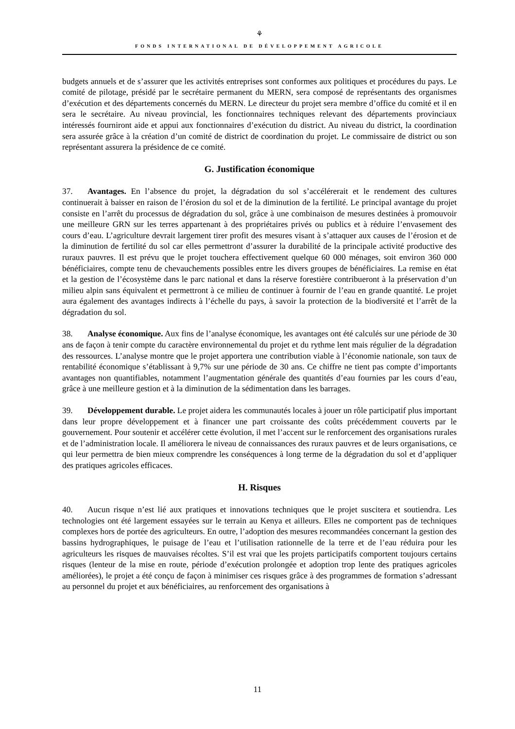⚘
FONDS INTERNATIONAL DE DÉVELOPPEMENT AGRICOLE
budgets annuels et de s’assurer que les activités entreprises sont conformes aux politiques et procédures du pays. Le comité de pilotage, présidé par le secrétaire permanent du MERN, sera composé de représentants des organismes d’exécution et des départements concernés du MERN. Le directeur du projet sera membre d’office du comité et il en sera le secrétaire. Au niveau provincial, les fonctionnaires techniques relevant des départements provinciaux intéressés fourniront aide et appui aux fonctionnaires d’exécution du district. Au niveau du district, la coordination sera assurée grâce à la création d’un comité de district de coordination du projet. Le commissaire de district ou son représentant assurera la présidence de ce comité.
G. Justification économique
37. Avantages. En l’absence du projet, la dégradation du sol s’accélérerait et le rendement des cultures continuerait à baisser en raison de l’érosion du sol et de la diminution de la fertilité. Le principal avantage du projet consiste en l’arrêt du processus de dégradation du sol, grâce à une combinaison de mesures destinées à promouvoir une meilleure GRN sur les terres appartenant à des propriétaires privés ou publics et à réduire l’envasement des cours d’eau. L’agriculture devrait largement tirer profit des mesures visant à s’attaquer aux causes de l’érosion et de la diminution de fertilité du sol car elles permettront d’assurer la durabilité de la principale activité productive des ruraux pauvres. Il est prévu que le projet touchera effectivement quelque 60 000 ménages, soit environ 360 000 bénéficiaires, compte tenu de chevauchements possibles entre les divers groupes de bénéficiaires. La remise en état et la gestion de l’écosystème dans le parc national et dans la réserve forestière contribueront à la préservation d’un milieu alpin sans équivalent et permettront à ce milieu de continuer à fournir de l’eau en grande quantité. Le projet aura également des avantages indirects à l’échelle du pays, à savoir la protection de la biodiversité et l’arrêt de la dégradation du sol.
38. Analyse économique. Aux fins de l’analyse économique, les avantages ont été calculés sur une période de 30 ans de façon à tenir compte du caractère environnemental du projet et du rythme lent mais régulier de la dégradation des ressources. L’analyse montre que le projet apportera une contribution viable à l’économie nationale, son taux de rentabilité économique s’établissant à 9,7% sur une période de 30 ans. Ce chiffre ne tient pas compte d’importants avantages non quantifiables, notamment l’augmentation générale des quantités d’eau fournies par les cours d’eau, grâce à une meilleure gestion et à la diminution de la sédimentation dans les barrages.
39. Développement durable. Le projet aidera les communautés locales à jouer un rôle participatif plus important dans leur propre développement et à financer une part croissante des coûts précédemment couverts par le gouvernement. Pour soutenir et accélérer cette évolution, il met l’accent sur le renforcement des organisations rurales et de l’administration locale. Il améliorera le niveau de connaissances des ruraux pauvres et de leurs organisations, ce qui leur permettra de bien mieux comprendre les conséquences à long terme de la dégradation du sol et d’appliquer des pratiques agricoles efficaces.
H. Risques
40. Aucun risque n’est lié aux pratiques et innovations techniques que le projet suscitera et soutiendra. Les technologies ont été largement essayées sur le terrain au Kenya et ailleurs. Elles ne comportent pas de techniques complexes hors de portée des agriculteurs. En outre, l’adoption des mesures recommandées concernant la gestion des bassins hydrographiques, le puisage de l’eau et l’utilisation rationnelle de la terre et de l’eau réduira pour les agriculteurs les risques de mauvaises récoltes. S’il est vrai que les projets participatifs comportent toujours certains risques (lenteur de la mise en route, période d’exécution prolongée et adoption trop lente des pratiques agricoles améliorées), le projet a été conçu de façon à minimiser ces risques grâce à des programmes de formation s’adressant au personnel du projet et aux bénéficiaires, au renforcement des organisations à
11